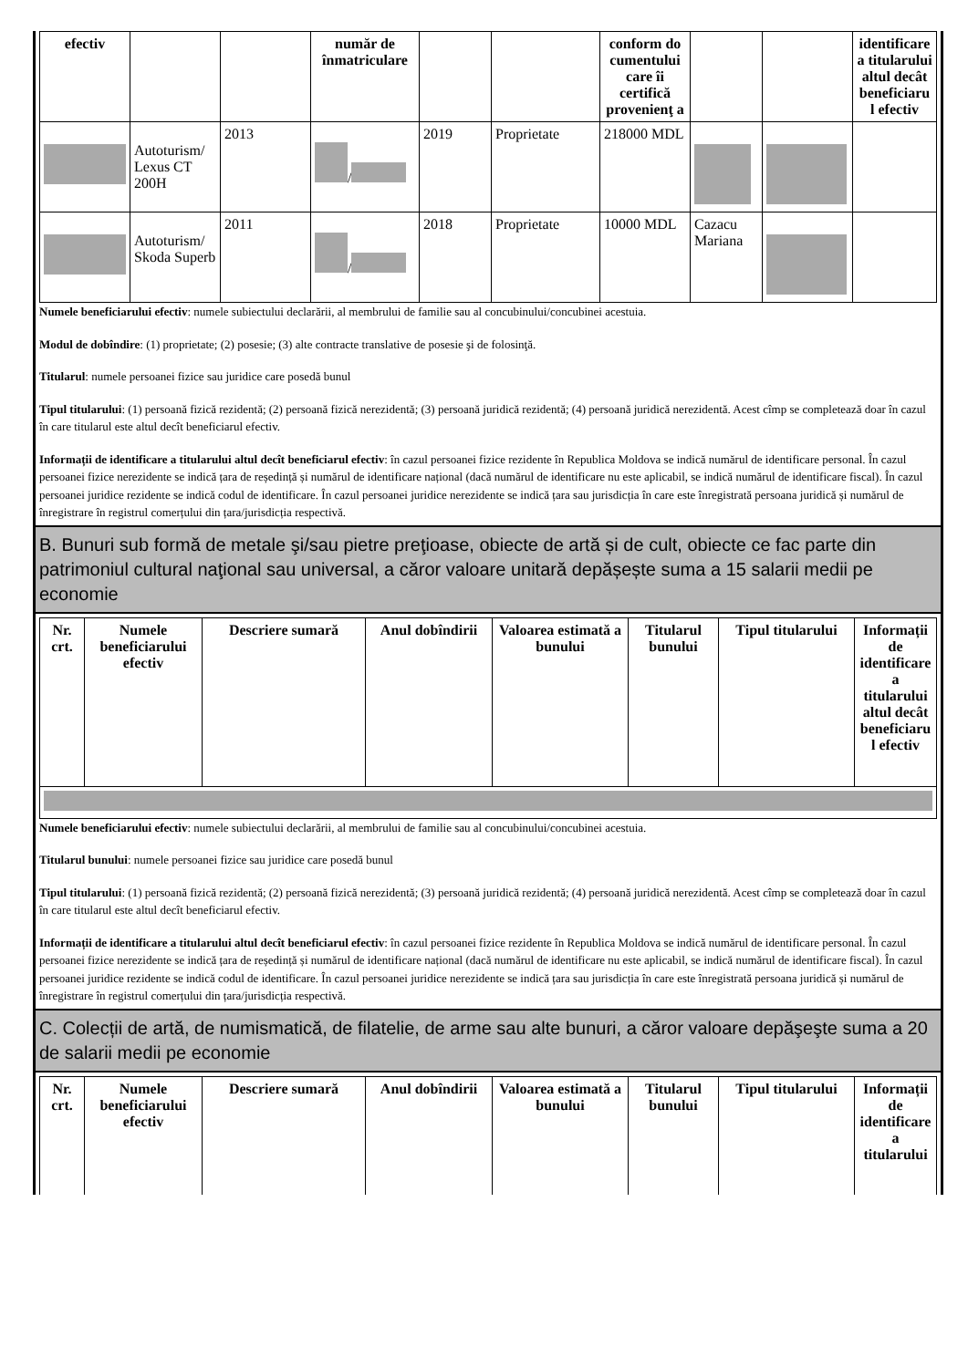| efectiv | | | număr de înmatriculare | | | conform do cumentului care îi certifică provenienţ a | | | identificare a titularului altul decât beneficiaru l efectiv |
| --- | --- | --- | --- | --- | --- | --- | --- | --- | --- |
| | Autoturism/ Lexus CT 200H | 2013 | / | 2019 | Proprietate | 218000 MDL | | | |
| | Autoturism/ Skoda Superb | 2011 | / | 2018 | Proprietate | 10000 MDL | Cazacu Mariana | | |
Numele beneficiarului efectiv: numele subiectului declarării, al membrului de familie sau al concubinului/concubinei acestuia.
Modul de dobîndire: (1) proprietate; (2) posesie; (3) alte contracte translative de posesie şi de folosinţă.
Titularul: numele persoanei fizice sau juridice care posedă bunul
Tipul titularului: (1) persoană fizică rezidentă; (2) persoană fizică nerezidentă; (3) persoană juridică rezidentă; (4) persoană juridică nerezidentă. Acest cîmp se completează doar în cazul în care titularul este altul decît beneficiarul efectiv.
Informații de identificare a titularului altul decît beneficiarul efectiv: în cazul persoanei fizice rezidente în Republica Moldova se indică numărul de identificare personal. În cazul persoanei fizice nerezidente se indică țara de reședință și numărul de identificare național (dacă numărul de identificare nu este aplicabil, se indică numărul de identificare fiscal). În cazul persoanei juridice rezidente se indică codul de identificare. În cazul persoanei juridice nerezidente se indică țara sau jurisdicția în care este înregistrată persoana juridică și numărul de înregistrare în registrul comerțului din țara/jurisdicția respectivă.
B. Bunuri sub formă de metale şi/sau pietre preţioase, obiecte de artă și de cult, obiecte ce fac parte din patrimoniul cultural naţional sau universal, a căror valoare unitară depășește suma a 15 salarii medii pe economie
| Nr. crt. | Numele beneficiarului efectiv | Descriere sumară | Anul dobîndirii | Valoarea estimată a bunului | Titularul bunului | Tipul titularului | Informații de identificare a titularului altul decât beneficiaru l efectiv |
| --- | --- | --- | --- | --- | --- | --- | --- |
Numele beneficiarului efectiv: numele subiectului declarării, al membrului de familie sau al concubinului/concubinei acestuia.
Titularul bunului: numele persoanei fizice sau juridice care posedă bunul
Tipul titularului: (1) persoană fizică rezidentă; (2) persoană fizică nerezidentă; (3) persoană juridică rezidentă; (4) persoană juridică nerezidentă. Acest cîmp se completează doar în cazul în care titularul este altul decît beneficiarul efectiv.
Informații de identificare a titularului altul decît beneficiarul efectiv: în cazul persoanei fizice rezidente în Republica Moldova se indică numărul de identificare personal. În cazul persoanei fizice nerezidente se indică țara de reședință și numărul de identificare național (dacă numărul de identificare nu este aplicabil, se indică numărul de identificare fiscal). În cazul persoanei juridice rezidente se indică codul de identificare. În cazul persoanei juridice nerezidente se indică țara sau jurisdicția în care este înregistrată persoana juridică și numărul de înregistrare în registrul comerțului din țara/jurisdicția respectivă.
C. Colecții de artă, de numismatică, de filatelie, de arme sau alte bunuri, a căror valoare depăşeşte suma a 20 de salarii medii pe economie
| Nr. crt. | Numele beneficiarului efectiv | Descriere sumară | Anul dobîndirii | Valoarea estimată a bunului | Titularul bunului | Tipul titularului | Informații de identificare a titularului |
| --- | --- | --- | --- | --- | --- | --- | --- |